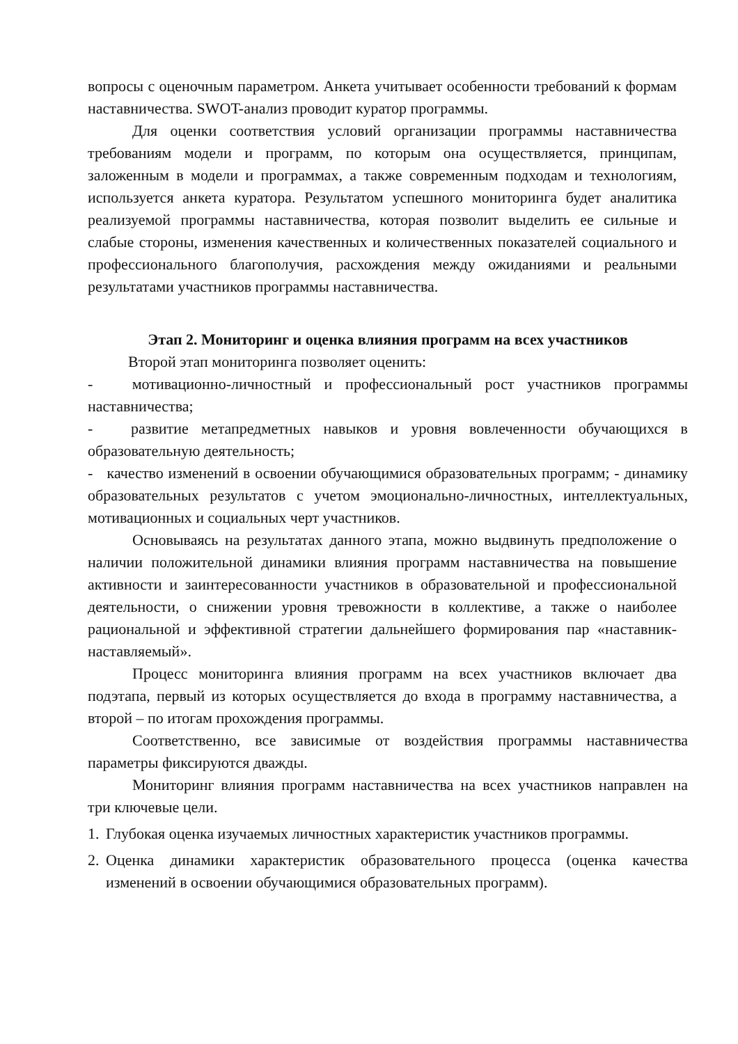вопросы с оценочным параметром. Анкета учитывает особенности требований к формам наставничества. SWOT-анализ проводит куратор программы.
Для оценки соответствия условий организации программы наставничества требованиям модели и программ, по которым она осуществляется, принципам, заложенным в модели и программах, а также современным подходам и технологиям, используется анкета куратора. Результатом успешного мониторинга будет аналитика реализуемой программы наставничества, которая позволит выделить ее сильные и слабые стороны, изменения качественных и количественных показателей социального и профессионального благополучия, расхождения между ожиданиями и реальными результатами участников программы наставничества.
Этап 2. Мониторинг и оценка влияния программ на всех участников
Второй этап мониторинга позволяет оценить:
- мотивационно-личностный и профессиональный рост участников программы наставничества;
- развитие метапредметных навыков и уровня вовлеченности обучающихся в образовательную деятельность;
- качество изменений в освоении обучающимися образовательных программ; - динамику образовательных результатов с учетом эмоционально-личностных, интеллектуальных, мотивационных и социальных черт участников.
Основываясь на результатах данного этапа, можно выдвинуть предположение о наличии положительной динамики влияния программ наставничества на повышение активности и заинтересованности участников в образовательной и профессиональной деятельности, о снижении уровня тревожности в коллективе, а также о наиболее рациональной и эффективной стратегии дальнейшего формирования пар «наставник-наставляемый».
Процесс мониторинга влияния программ на всех участников включает два подэтапа, первый из которых осуществляется до входа в программу наставничества, а второй – по итогам прохождения программы.
Соответственно, все зависимые от воздействия программы наставничества параметры фиксируются дважды.
Мониторинг влияния программ наставничества на всех участников направлен на три ключевые цели.
1. Глубокая оценка изучаемых личностных характеристик участников программы.
2. Оценка динамики характеристик образовательного процесса (оценка качества изменений в освоении обучающимися образовательных программ).